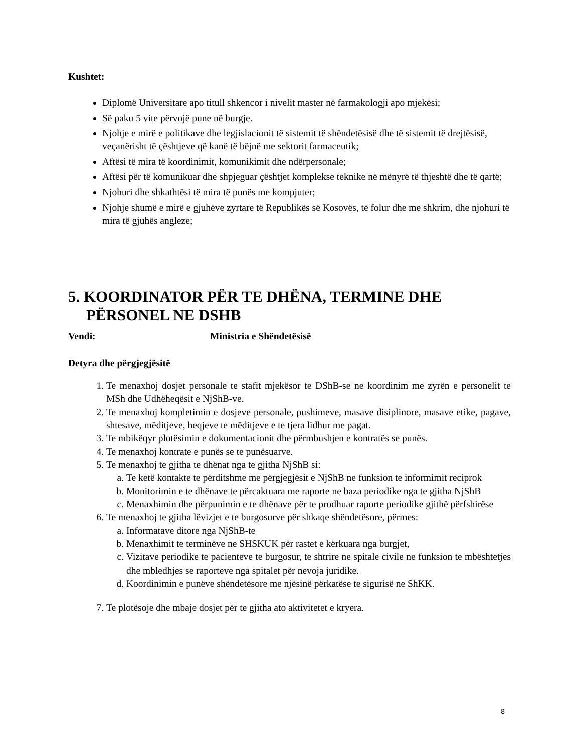Kushtet:
Diplomë Universitare apo titull shkencor i nivelit master në farmakologji apo mjekësi;
Së paku 5 vite përvojë pune në burgje.
Njohje e mirë e politikave dhe legjislacionit të sistemit të shëndetësisë dhe të sistemit të drejtësisë, veçanërisht të çështjeve që kanë të bëjnë me sektorit farmaceutik;
Aftësi të mira të koordinimit, komunikimit dhe ndërpersonale;
Aftësi për të komunikuar dhe shpjeguar çështjet komplekse teknike në mënyrë të thjeshtë dhe të qartë;
Njohuri dhe shkathtësi të mira të punës me kompjuter;
Njohje shumë e mirë e gjuhëve zyrtare të Republikës së Kosovës, të folur dhe me shkrim, dhe njohuri të mira të gjuhës angleze;
5. KOORDINATOR PËR TE DHËNA, TERMINE DHE PËRSONEL NE DSHB
Vendi: Ministria e Shëndetësisë
Detyra dhe përgjegjësitë
1. Te menaxhoj dosjet personale te stafit mjekësor te DShB-se ne koordinim me zyrën e personelit te MSh dhe Udhëheqësit e NjShB-ve.
2. Te menaxhoj kompletimin e dosjeve personale, pushimeve, masave disiplinore, masave etike, pagave, shtesave, mëditjeve, heqjeve te mëditjeve e te tjera lidhur me pagat.
3. Te mbikëqyr plotësimin e dokumentacionit dhe përmbushjen e kontratës se punës.
4. Te menaxhoj kontrate e punës se te punësuarve.
5. Te menaxhoj te gjitha te dhënat nga te gjitha NjShB si:
a. Te ketë kontakte te përditshme me përgjegjësit e NjShB ne funksion te informimit reciprok
b. Monitorimin e te dhënave te përcaktuara me raporte ne baza periodike nga te gjitha NjShB
c. Menaxhimin dhe përpunimin e te dhënave për te prodhuar raporte periodike gjithë përfshirëse
6. Te menaxhoj te gjitha lëvizjet e te burgosurve për shkaqe shëndetësore, përmes:
a. Informatave ditore nga NjShB-te
b. Menaxhimit te terminëve ne SHSKUK për rastet e kërkuara nga burgjet,
c. Vizitave periodike te pacienteve te burgosur, te shtrire ne spitale civile ne funksion te mbështetjes dhe mbledhjes se raporteve nga spitalet për nevoja juridike.
d. Koordinimin e punëve shëndetësore me njësinë përkatëse te sigurisë ne ShKK.
7. Te plotësoje dhe mbaje dosjet për te gjitha ato aktivitetet e kryera.
8